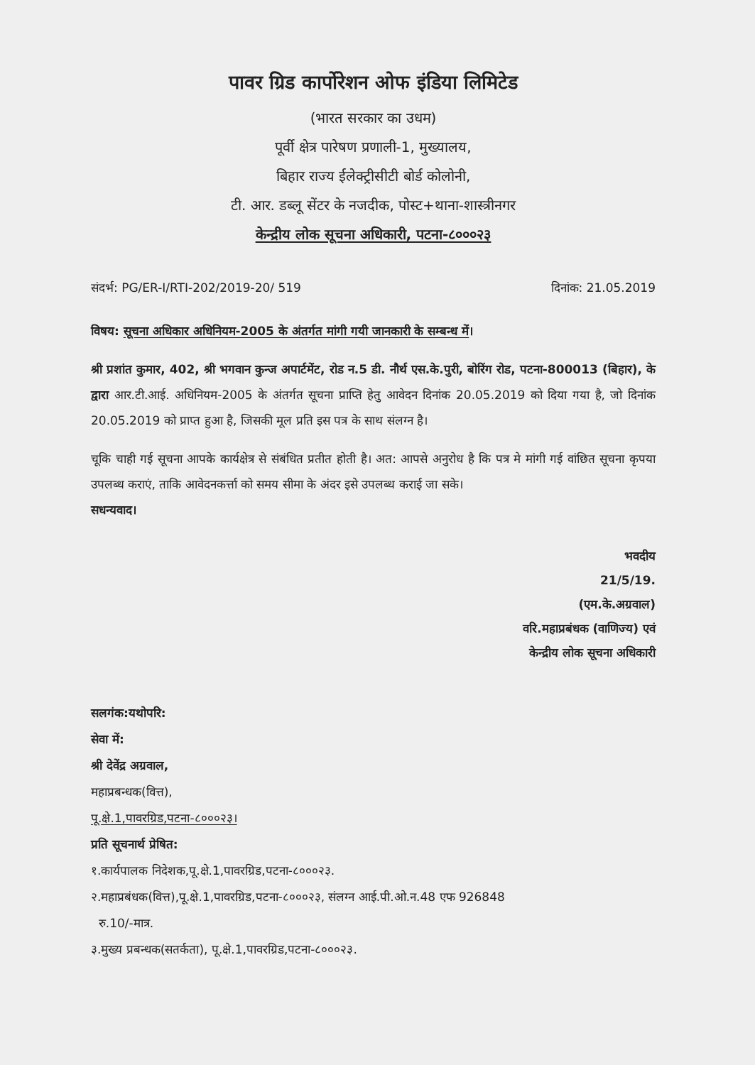पावर ग्रिड कार्पोरेशन ओफ इंडिया लिमिटेड
(भारत सरकार का उधम)
पूर्वी क्षेत्र पारेषण प्रणाली-1, मुख्यालय,
बिहार राज्य ईलेक्ट्रीसीटी बोर्ड कोलोनी,
टी. आर. डब्लू सेंटर के नजदीक, पोस्ट+थाना-शास्त्रीनगर
केन्द्रीय लोक सूचना अधिकारी, पटना-८०००२३
संदर्भ: PG/ER-I/RTI-202/2019-20/ 519 दिनांक: 21.05.2019
विषय: सूचना अधिकार अधिनियम-2005 के अंतर्गत मांगी गयी जानकारी के सम्बन्ध में।
श्री प्रशांत कुमार, 402, श्री भगवान कुन्ज अपार्टमेंट, रोड न.5 डी. नौर्थ एस.के.पुरी, बोरिंग रोड, पटना-800013 (बिहार), के द्वारा आर.टी.आई. अधिनियम-2005 के अंतर्गत सूचना प्राप्ति हेतु आवेदन दिनांक 20.05.2019 को दिया गया है, जो दिनांक 20.05.2019 को प्राप्त हुआ है, जिसकी मूल प्रति इस पत्र के साथ संलग्न है।
चूकि चाही गई सूचना आपके कार्यक्षेत्र से संबंधित प्रतीत होती है। अत: आपसे अनुरोध है कि पत्र मे मांगी गई वांछित सूचना कृपया उपलब्ध कराएं, ताकि आवेदनकर्त्ता को समय सीमा के अंदर इसे उपलब्ध कराई जा सके।
सधन्यवाद।
भवदीय
21/5/19.
(एम.के.अग्रवाल)
वरि.महाप्रबंधक (वाणिज्य) एवं
केन्द्रीय लोक सूचना अधिकारी
सलगंक:यथोपरि:
सेवा में:
श्री देवेंद्र अग्रवाल,
महाप्रबन्धक(वित्त),
पू.क्षे.1,पावरग्रिड,पटना-८०००२३।
प्रति सूचनार्थ प्रेषित:
१.कार्यपालक निदेशक,पू.क्षे.1,पावरग्रिड,पटना-८०००२३.
२.महाप्रबंधक(वित्त),पू.क्षे.1,पावरग्रिड,पटना-८०००२३, संलग्न आई.पी.ओ.न.48 एफ 926848
रु.10/-मात्र.
३.मुख्य प्रबन्धक(सतर्कता), पू.क्षे.1,पावरग्रिड,पटना-८०००२३.